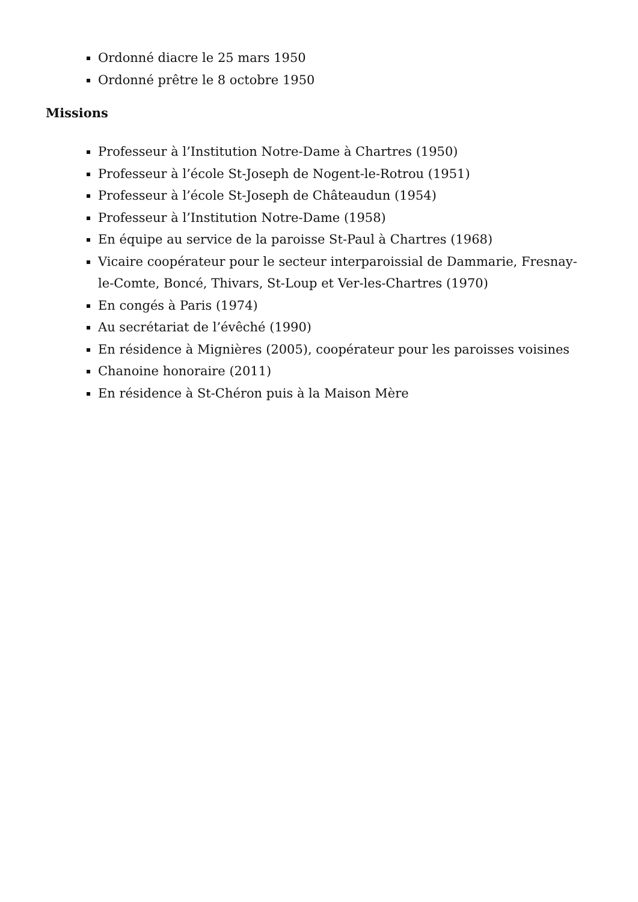Ordonné diacre le 25 mars 1950
Ordonné prêtre le 8 octobre 1950
Missions
Professeur à l’Institution Notre-Dame à Chartres (1950)
Professeur à l’école St-Joseph de Nogent-le-Rotrou (1951)
Professeur à l’école St-Joseph de Châteaudun (1954)
Professeur à l’Institution Notre-Dame (1958)
En équipe au service de la paroisse St-Paul à Chartres (1968)
Vicaire coopérateur pour le secteur interparoissial de Dammarie, Fresnay-le-Comte, Boncé, Thivars, St-Loup et Ver-les-Chartres (1970)
En congés à Paris (1974)
Au secrétariat de l’évêché (1990)
En résidence à Mignières (2005), coopérateur pour les paroisses voisines
Chanoine honoraire (2011)
En résidence à St-Chéron puis à la Maison Mère